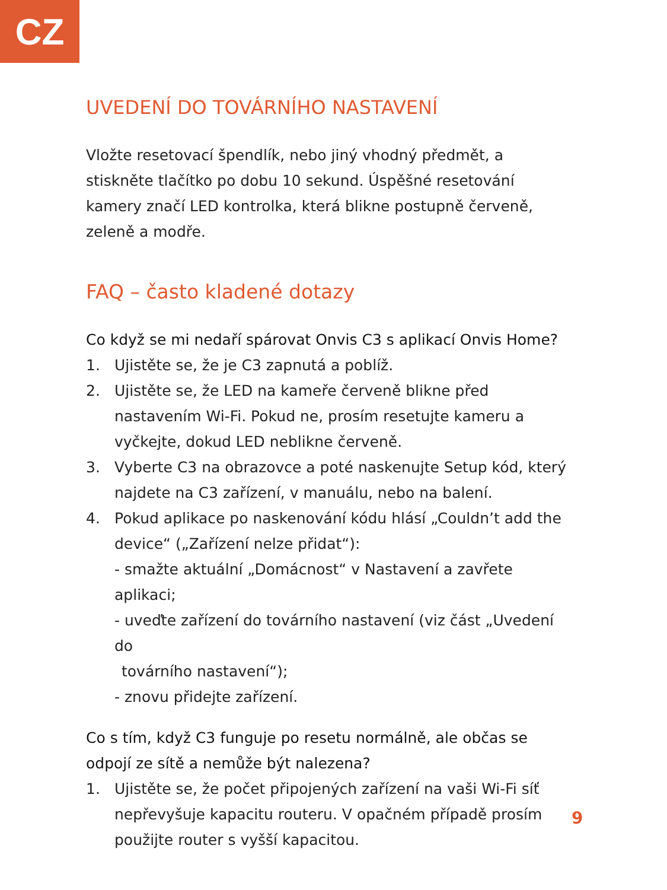CZ
UVEDENÍ DO TOVÁRNÍHO NASTAVENÍ
Vložte resetovací špendlík, nebo jiný vhodný předmět, a stiskněte tlačítko po dobu 10 sekund. Úspěšné resetování kamery značí LED kontrolka, která blikne postupně červeně, zeleně a modře.
FAQ – často kladené dotazy
Co když se mi nedaří spárovat Onvis C3 s aplikací Onvis Home?
1. Ujistěte se, že je C3 zapnutá a poblíž.
2. Ujistěte se, že LED na kameře červeně blikne před nastavením Wi-Fi. Pokud ne, prosím resetujte kameru a vyčkejte, dokud LED neblikne červeně.
3. Vyberte C3 na obrazovce a poté naskenujte Setup kód, který najdete na C3 zařízení, v manuálu, nebo na balení.
4. Pokud aplikace po naskenování kódu hlásí „Couldn’t add the device“ („Zařízení nelze přidat“):
- smažte aktuální „Domácnost“ v Nastavení a zavřete aplikaci;
- uveďte zařízení do továrního nastavení (viz část „Uvedení do
továrního nastavení“);
- znovu přidejte zařízení.
Co s tím, když C3 funguje po resetu normálně, ale občas se odpojí ze sítě a nemůže být nalezena?
1. Ujistěte se, že počet připojených zařízení na vaši Wi-Fi síť nepřevyšuje kapacitu routeru. V opačném případě prosím použijte router s vyšší kapacitou.
9